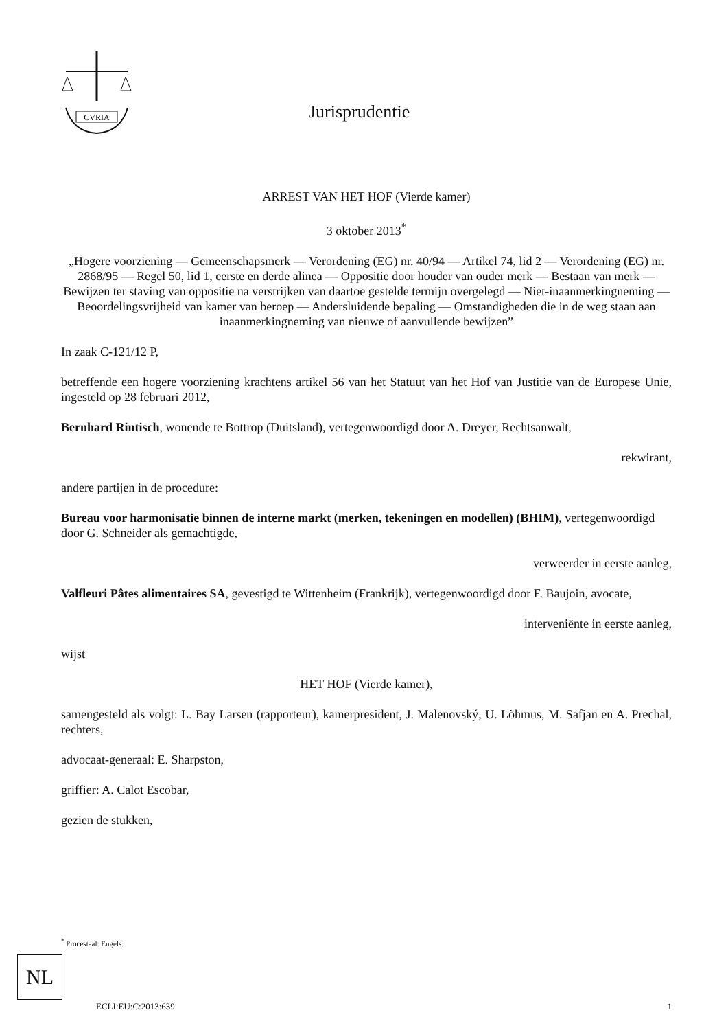CVRIA
Jurisprudentie
ARREST VAN HET HOF (Vierde kamer)
3 oktober 2013<sup>*</sup>
„Hogere voorziening — Gemeenschapsmerk — Verordening (EG) nr. 40/94 — Artikel 74, lid 2 — Verordening (EG) nr. 2868/95 — Regel 50, lid 1, eerste en derde alinea — Oppositie door houder van ouder merk — Bestaan van merk — Bewijzen ter staving van oppositie na verstrijken van daartoe gestelde termijn overgelegd — Niet-inaanmerkingneming — Beoordelingsvrijheid van kamer van beroep — Andersluidende bepaling — Omstandigheden die in de weg staan aan inaanmerkingneming van nieuwe of aanvullende bewijzen”
In zaak C-121/12 P,
betreffende een hogere voorziening krachtens artikel 56 van het Statuut van het Hof van Justitie van de Europese Unie, ingesteld op 28 februari 2012,
Bernhard Rintisch, wonende te Bottrop (Duitsland), vertegenwoordigd door A. Dreyer, Rechtsanwalt,
rekwirant,
andere partijen in de procedure:
Bureau voor harmonisatie binnen de interne markt (merken, tekeningen en modellen) (BHIM), vertegenwoordigd door G. Schneider als gemachtigde,
verweerder in eerste aanleg,
Valfleuri Pâtes alimentaires SA, gevestigd te Wittenheim (Frankrijk), vertegenwoordigd door F. Baujoin, avocate,
interveniënte in eerste aanleg,
wijst
HET HOF (Vierde kamer),
samengesteld als volgt: L. Bay Larsen (rapporteur), kamerpresident, J. Malenovský, U. Lõhmus, M. Safjan en A. Prechal, rechters,
advocaat-generaal: E. Sharpston,
griffier: A. Calot Escobar,
gezien de stukken,
<sup>*</sup> Procestaal: Engels.
NL
ECLI:EU:C:2013:639 1